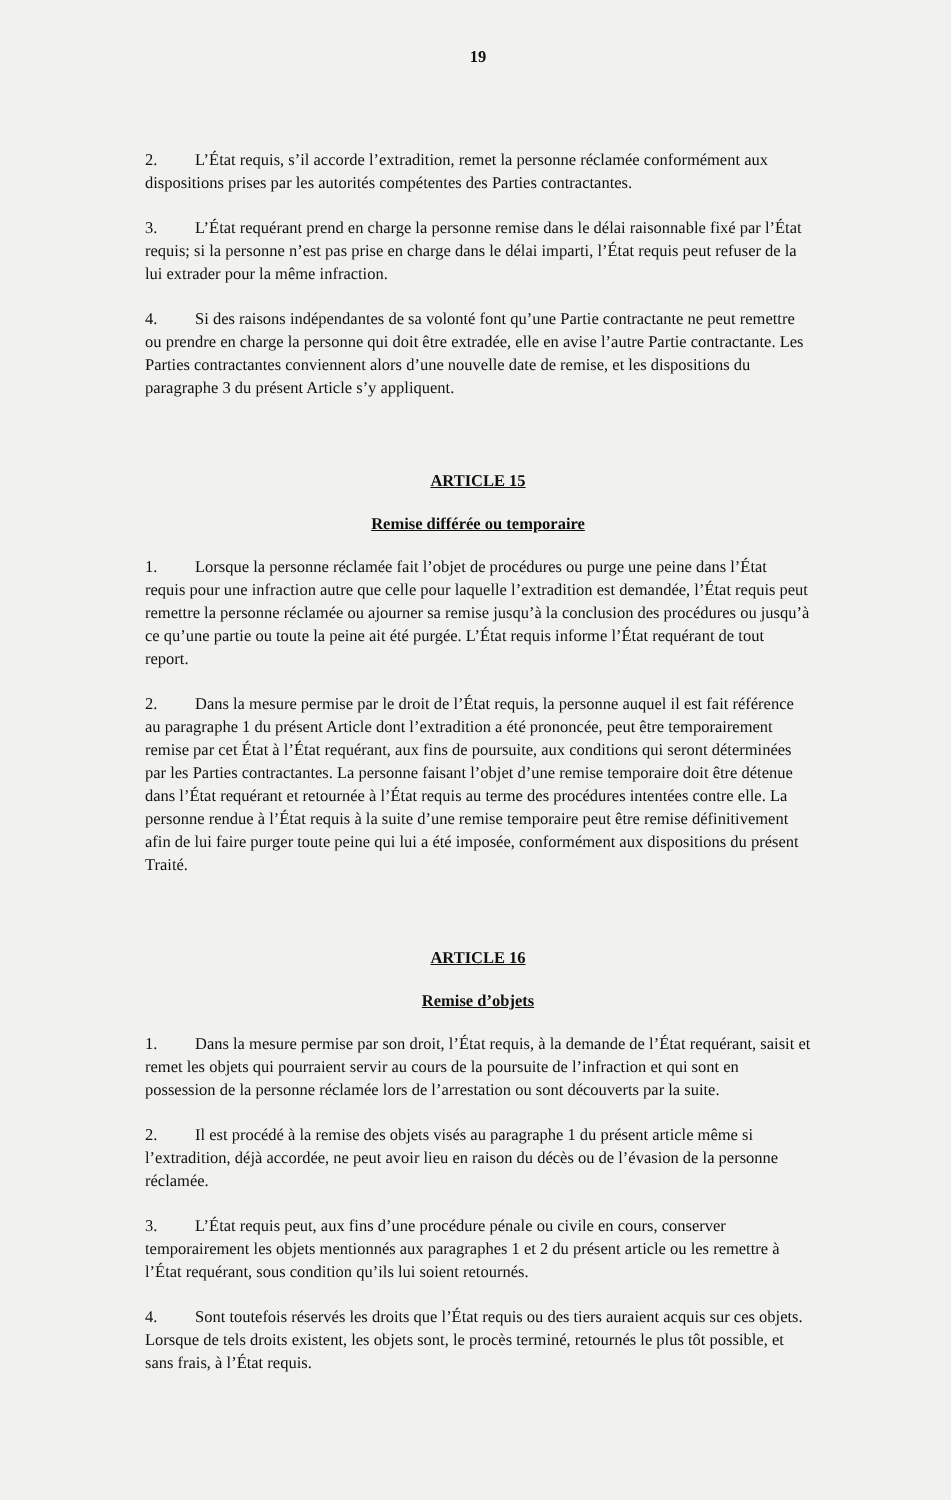19
2. L’État requis, s’il accorde l’extradition, remet la personne réclamée conformément aux dispositions prises par les autorités compétentes des Parties contractantes.
3. L’État requérant prend en charge la personne remise dans le délai raisonnable fixé par l’État requis; si la personne n’est pas prise en charge dans le délai imparti, l’État requis peut refuser de la lui extrader pour la même infraction.
4. Si des raisons indépendantes de sa volonté font qu’une Partie contractante ne peut remettre ou prendre en charge la personne qui doit être extradée, elle en avise l’autre Partie contractante. Les Parties contractantes conviennent alors d’une nouvelle date de remise, et les dispositions du paragraphe 3 du présent Article s’y appliquent.
ARTICLE 15
Remise différée ou temporaire
1. Lorsque la personne réclamée fait l’objet de procédures ou purge une peine dans l’État requis pour une infraction autre que celle pour laquelle l’extradition est demandée, l’État requis peut remettre la personne réclamée ou ajourner sa remise jusqu’à la conclusion des procédures ou jusqu’à ce qu’une partie ou toute la peine ait été purgée. L’État requis informe l’État requérant de tout report.
2. Dans la mesure permise par le droit de l’État requis, la personne auquel il est fait référence au paragraphe 1 du présent Article dont l’extradition a été prononcée, peut être temporairement remise par cet État à l’État requérant, aux fins de poursuite, aux conditions qui seront déterminées par les Parties contractantes. La personne faisant l’objet d’une remise temporaire doit être détenue dans l’État requérant et retournée à l’État requis au terme des procédures intentées contre elle. La personne rendue à l’État requis à la suite d’une remise temporaire peut être remise définitivement afin de lui faire purger toute peine qui lui a été imposée, conformément aux dispositions du présent Traité.
ARTICLE 16
Remise d’objets
1. Dans la mesure permise par son droit, l’État requis, à la demande de l’État requérant, saisit et remet les objets qui pourraient servir au cours de la poursuite de l’infraction et qui sont en possession de la personne réclamée lors de l’arrestation ou sont découverts par la suite.
2. Il est procédé à la remise des objets visés au paragraphe 1 du présent article même si l’extradition, déjà accordée, ne peut avoir lieu en raison du décès ou de l’évasion de la personne réclamée.
3. L’État requis peut, aux fins d’une procédure pénale ou civile en cours, conserver temporairement les objets mentionnés aux paragraphes 1 et 2 du présent article ou les remettre à l’État requérant, sous condition qu’ils lui soient retournés.
4. Sont toutefois réservés les droits que l’État requis ou des tiers auraient acquis sur ces objets. Lorsque de tels droits existent, les objets sont, le procès terminé, retournés le plus tôt possible, et sans frais, à l’État requis.